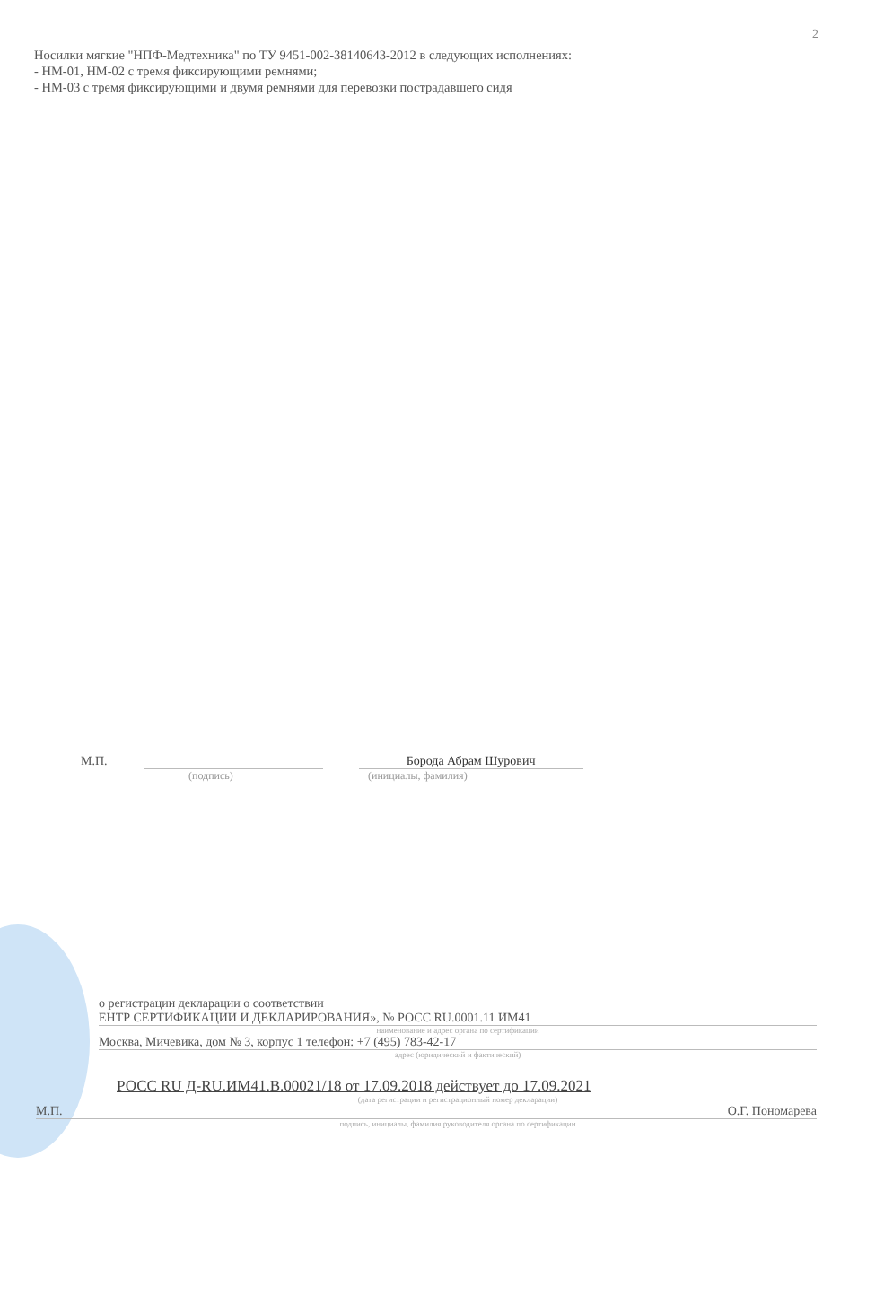2
Носилки мягкие "НПФ-Медтехника" по ТУ 9451-002-38140643-2012 в следующих исполнениях:
- НМ-01, НМ-02 с тремя фиксирующими ремнями;
- НМ-03 с тремя фиксирующими и двумя ремнями для перевозки пострадавшего сидя
М.П. Борода Абрам Шурович
(подпись) (инициалы, фамилия)
о регистрации декларации о соответствии
ЕНТР СЕРТИФИКАЦИИ И ДЕКЛАРИРОВАНИЯ», № РОСС RU.0001.11 ИМ41
наименование и адрес органа по сертификации
Москва, Мичевика, дом № 3, корпус 1 телефон: +7 (495) 783-42-17
адрес (юридический и фактический)
РОСС RU Д-RU.ИМ41.В.00021/18 от 17.09.2018 действует до 17.09.2021
(дата регистрации и регистрационный номер декларации)
М.П. О.Г. Пономарева
подпись, инициалы, фамилия руководителя органа по сертификации